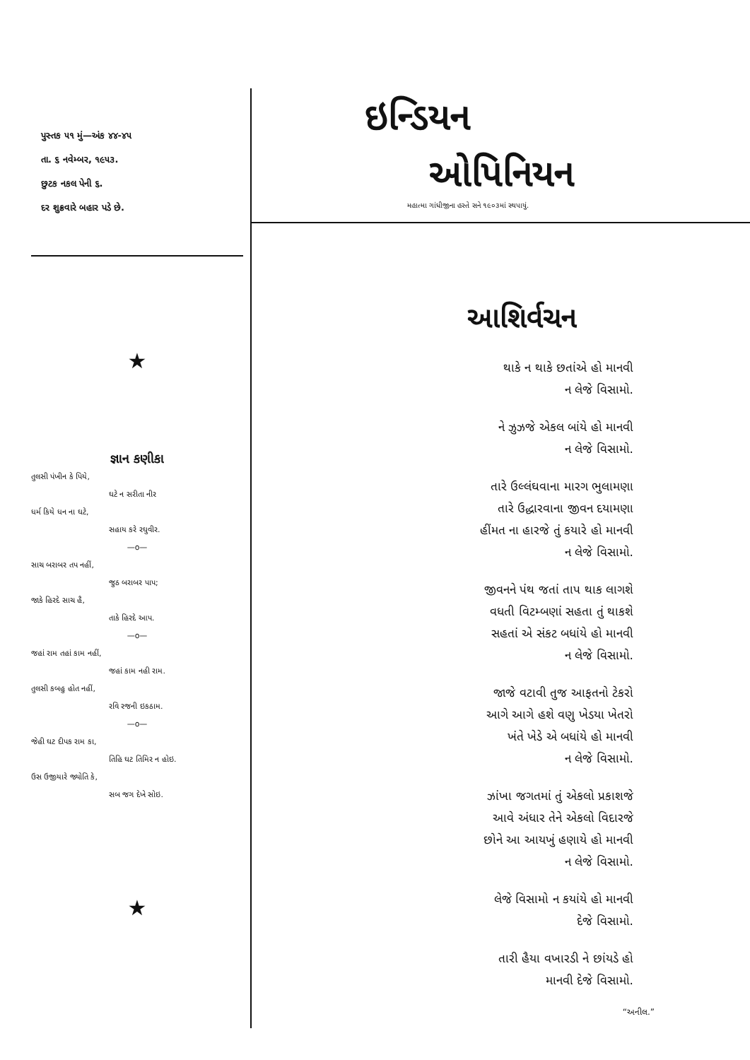પુસ્તક ૫૧ મું—અંક ૪૪-૪૫
તા. ૬ નવેમ્બર, ૧૯૫૩.
છુટક નકલ પેની ૬.
દર શુક્રવારે બહાર પડે છે.
★
જ્ઞાન કણીકા
તુલસી પંખીન કે પિયે,
ઘટે ન સરીતા નીર
ધર્મ કિયે ધન ના ઘટે,
સહાય કરે રઘુવીર.
—o—
સાચ બરાબર તપ નહીં,
જુઠ બરાબર પાપ;
જાકે હિરદે સાચ હૈ,
તાકે હિરદે આપ.
—o—
જહાં રામ તહાં કામ નહીં,
જહાં કામ નહી રામ.
તુલસી કબહુ હોત નહીં,
રવિ રજની ઇકઠામ.
—o—
જેહી ઘટ દીપક રામ કા,
તિહિ ઘટ તિમિર ન હોઇ.
ઉસ ઉજીયારે જ્યોતિ કે,
સબ જગ દેખે સોઇ.
★
ઇન્ડિયન
ઓપિનિયન
મહાત્મા ગાંધીજીના હસ્તે સને ૧૯૦૩માં સ્થપાયું.
આશિર્વચન
થાકે ન થાકે છતાંએ હો માનવી
ન લેજે વિસામો.
ને ઝુઝજે એકલ બાંયે હો માનવી
ન લેજે વિસામો.
તારે ઉલ્લંઘવાના મારગ ભુલામણા
તારે ઉદ્ધારવાના જીવન દયામણા
હીંમત ના હારજે તું કયારે હો માનવી
ન લેજે વિસામો.
જીવનને પંથ જતાં તાપ થાક લાગશે
વધતી વિટમ્બણાં સહતા તું થાકશે
સહતાં એ સંકટ બધાંયે હો માનવી
ન લેજે વિસામો.
જાજે વટાવી તુજ આફતનો ટેકરો
આગે આગે હશે વણુ ખેડયા ખેતરો
ખંતે ખેડે એ બધાંયે હો માનવી
ન લેજે વિસામો.
ઝાંખા જગતમાં તું એકલો પ્રકાશજે
આવે અંધાર તેને એકલો વિદારજે
છોને આ આયખું હણાયે હો માનવી
ન લેજે વિસામો.
લેજે વિસામો ન કયાંયે હો માનવી
દેજે વિસામો.
તારી હૈયા વખારડી ને છાંયડે હો
માનવી દેજે વિસામો.
“અનીલ.”